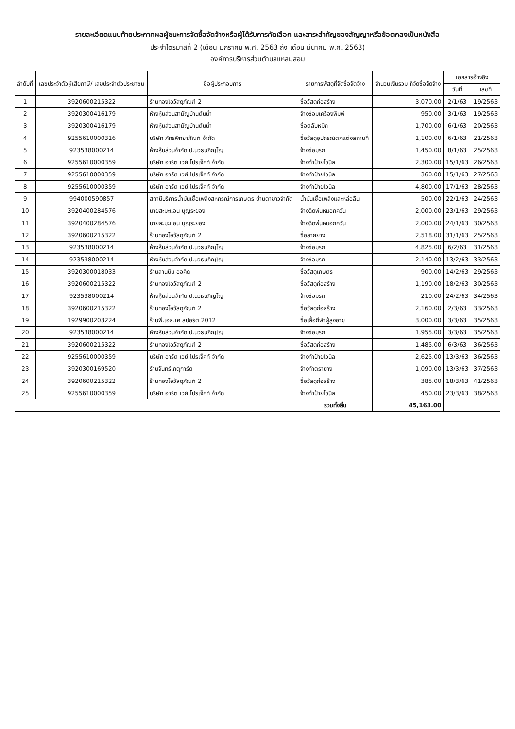รายละเอียดแนบท้ายประกาศผลผู้ชนะการจัดซื้อจัดจ้างหรือผู้ได้รับการคัดเลือก และสาระสำคัญของสัญญาหรือข้อตกลงเป็นหนังสือ
ประจำไตรมาสที่ 2 (เดือน มกราคม พ.ศ. 2563 ถึง เดือน มีนาคม พ.ศ. 2563)
องค์การบริหารส่วนตำบลแหลมสอม
| ลำดับที่ | เลขประจำตัวผู้เสียภาษี/ เลขประจำตัวประชาชน | ชื่อผู้ประกอบการ | รายการพัสดุที่จัดซื้อจัดจ้าง | จำนวนเงินรวม ที่จัดซื้อจัดจ้าง | เอกสารอ้างอิง | |
| --- | --- | --- | --- | --- | --- | --- |
| | | | | | วันที่ | เลขที่ |
| 1 | 3920600215322 | ร้านทองโอวัสดุภัณฑ์ 2 | ซื้อวัสดุก่อสร้าง | 3,070.00 | 2/1/63 | 19/2563 |
| 2 | 3920300416179 | ห้างหุ้นส่วนสามัญบ้านต้นน้ำ | จ้างซ่อมเครื่องพิมพ์ | 950.00 | 3/1/63 | 19/2563 |
| 3 | 3920300416179 | ห้างหุ้นส่วนสามัญบ้านต้นน้ำ | ซื้อตลับหมึก | 1,700.00 | 6/1/63 | 20/2563 |
| 4 | 9255610000316 | บริษัท ภัทรพิทยาภัณฑ์ จำกัด | ซื้อวัสดุอุปกรณ์ตกแต่งสถานที่ | 1,100.00 | 6/1/63 | 21/2563 |
| 5 | 923538000214 | ห้างหุ้นส่วนจำกัด ป.นวธนภิญโญ | จ้างซ่อมรถ | 1,450.00 | 8/1/63 | 25/2563 |
| 6 | 9255610000359 | บริษัท อาร์ต เวย์ โปรเจ็คท์ จำกัด | จ้างทำป้ายไวนิล | 2,300.00 | 15/1/63 | 26/2563 |
| 7 | 9255610000359 | บริษัท อาร์ต เวย์ โปรเจ็คท์ จำกัด | จ้างทำป้ายไวนิล | 360.00 | 15/1/63 | 27/2563 |
| 8 | 9255610000359 | บริษัท อาร์ต เวย์ โปรเจ็คท์ จำกัด | จ้างทำป้ายไวนิล | 4,800.00 | 17/1/63 | 28/2563 |
| 9 | 994000590857 | สถานีบริการน้ำมันเชื้อเพลิงสหกรณ์การเกษตร ย่านตาขาวจำกัด | น้ำมันเชื้อเพลิงและหล่อลื่น | 500.00 | 22/1/63 | 24/2563 |
| 10 | 3920400284576 | นายสะมะแอน บุญระยอง | จ้างฉีดพ่นหมอกควัน | 2,000.00 | 23/1/63 | 29/2563 |
| 11 | 3920400284576 | นายสะมะแอน บุญระยอง | จ้างฉีดพ่นหมอกควัน | 2,000.00 | 24/1/63 | 30/2563 |
| 12 | 3920600215322 | ร้านทองโอวัสดุภัณฑ์ 2 | ซื้อสายยาง | 2,518.00 | 31/1/63 | 25/2563 |
| 13 | 923538000214 | ห้างหุ้นส่วนจำกัด ป.นวธนภิญโญ | จ้างซ่อมรถ | 4,825.00 | 6/2/63 | 31/2563 |
| 14 | 923538000214 | ห้างหุ้นส่วนจำกัด ป.นวธนภิญโญ | จ้างซ่อมรถ | 2,140.00 | 13/2/63 | 33/2563 |
| 15 | 3920300018033 | ร้านลานบิน ออคิด | ซื้อวัสดุเกษตร | 900.00 | 14/2/63 | 29/2563 |
| 16 | 3920600215322 | ร้านทองโอวัสดุภัณฑ์ 2 | ซื้อวัสดุก่อสร้าง | 1,190.00 | 18/2/63 | 30/2563 |
| 17 | 923538000214 | ห้างหุ้นส่วนจำกัด ป.นวธนภิญโญ | จ้างซ่อมรถ | 210.00 | 24/2/63 | 34/2563 |
| 18 | 3920600215322 | ร้านทองโอวัสดุภัณฑ์ 2 | ซื้อวัสดุก่อสร้าง | 2,160.00 | 2/3/63 | 33/2563 |
| 19 | 1929900203224 | ร้านพี.เอส.เค สปอร์ต 2012 | ซื้อเสื้อกีฬาผู้สูงอายุ | 3,000.00 | 3/3/63 | 35/2563 |
| 20 | 923538000214 | ห้างหุ้นส่วนจำกัด ป.นวธนภิญโญ | จ้างซ่อมรถ | 1,955.00 | 3/3/63 | 35/2563 |
| 21 | 3920600215322 | ร้านทองโอวัสดุภัณฑ์ 2 | ซื้อวัสดุก่อสร้าง | 1,485.00 | 6/3/63 | 36/2563 |
| 22 | 9255610000359 | บริษัท อาร์ต เวย์ โปรเจ็คท์ จำกัด | จ้างทำป้ายไวนิล | 2,625.00 | 13/3/63 | 36/2563 |
| 23 | 3920300169520 | ร้านจันทร์เกตุการ์ด | จ้างทำตรายาง | 1,090.00 | 13/3/63 | 37/2563 |
| 24 | 3920600215322 | ร้านทองโอวัสดุภัณฑ์ 2 | ซื้อวัสดุก่อสร้าง | 385.00 | 18/3/63 | 41/2563 |
| 25 | 9255610000359 | บริษัท อาร์ต เวย์ โปรเจ็คท์ จำกัด | จ้างทำป้ายไวนิล | 450.00 | 23/3/63 | 38/2563 |
| | | | รวมทั้งสิ้น | 45,163.00 | | |